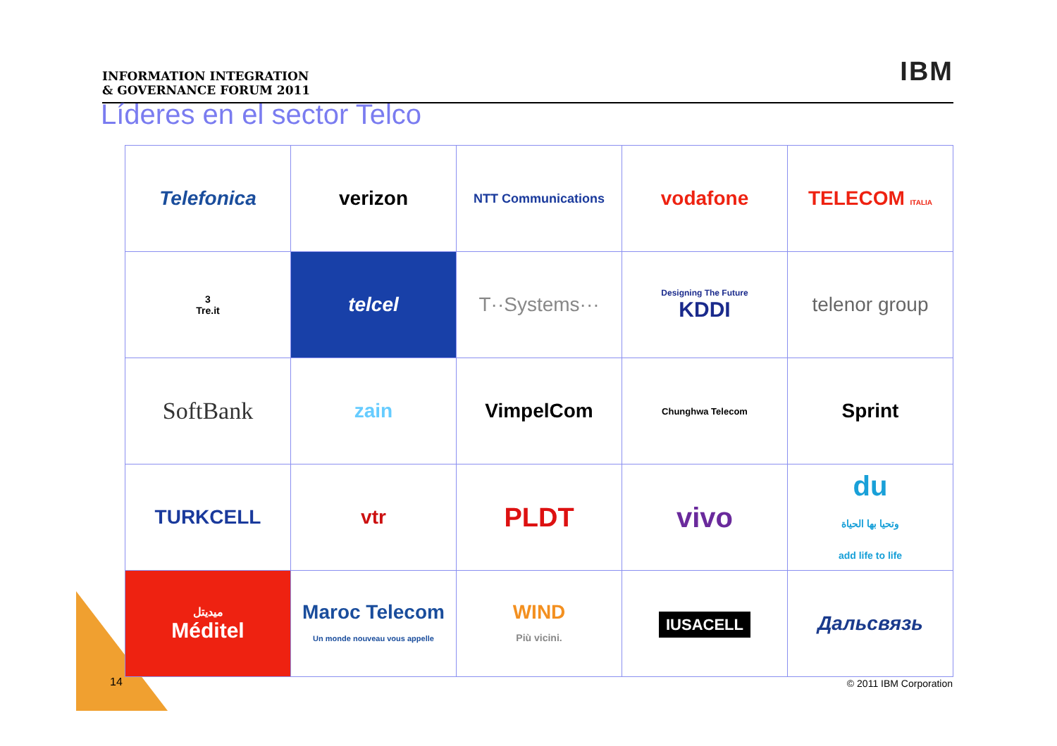INFORMATION INTEGRATION
& GOVERNANCE FORUM 2011
IBM
Líderes en el sector Telco
| Telefonica | verizon | NTT Communications | vodafone | TELECOM ITALIA |
| 3 Tre.it | telcel | T··Systems··· | Designing The Future KDDI | telenor group |
| SoftBank | zain | VimpelCom | Chunghwa Telecom | Sprint |
| TURKCELL | vtr | PLDT | vivo | du وتحيا بها الحياة add life to life |
| ميديتل Méditel | Maroc Telecom Un monde nouveau vous appelle | WIND Più vicini. | IUSACELL | Дальсвязь |
14 © 2011 IBM Corporation